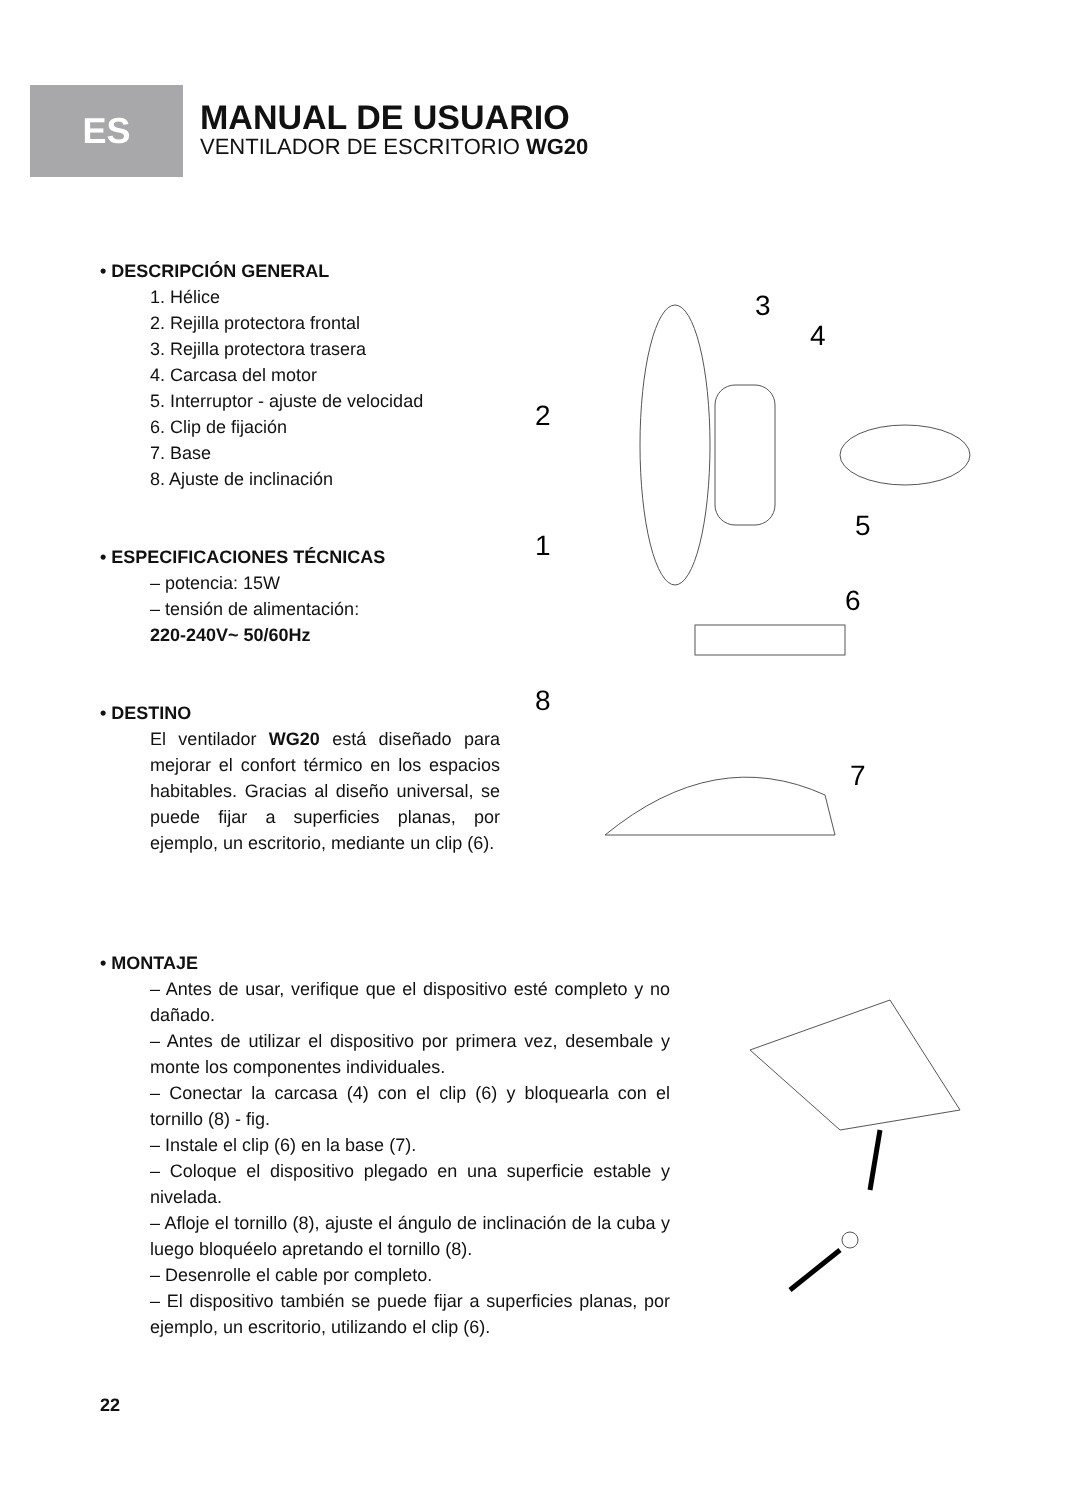ES
MANUAL DE USUARIO
VENTILADOR DE ESCRITORIO WG20
• DESCRIPCIÓN GENERAL
1. Hélice
2. Rejilla protectora frontal
3. Rejilla protectora trasera
4. Carcasa del motor
5. Interruptor - ajuste de velocidad
6. Clip de fijación
7. Base
8. Ajuste de inclinación
• ESPECIFICACIONES TÉCNICAS
– potencia: 15W
– tensión de alimentación:
220-240V~ 50/60Hz
• DESTINO
El ventilador WG20 está diseñado para mejorar el confort térmico en los espacios habitables. Gracias al diseño universal, se puede fijar a superficies planas, por ejemplo, un escritorio, mediante un clip (6).
3
4
2
5
1
6
8
7
• MONTAJE
– Antes de usar, verifique que el dispositivo esté completo y no dañado.
– Antes de utilizar el dispositivo por primera vez, desembale y monte los componentes individuales.
– Conectar la carcasa (4) con el clip (6) y bloquearla con el tornillo (8) - fig.
– Instale el clip (6) en la base (7).
– Coloque el dispositivo plegado en una superficie estable y nivelada.
– Afloje el tornillo (8), ajuste el ángulo de inclinación de la cuba y luego bloquéelo apretando el tornillo (8).
– Desenrolle el cable por completo.
– El dispositivo también se puede fijar a superficies planas, por ejemplo, un escritorio, utilizando el clip (6).
22